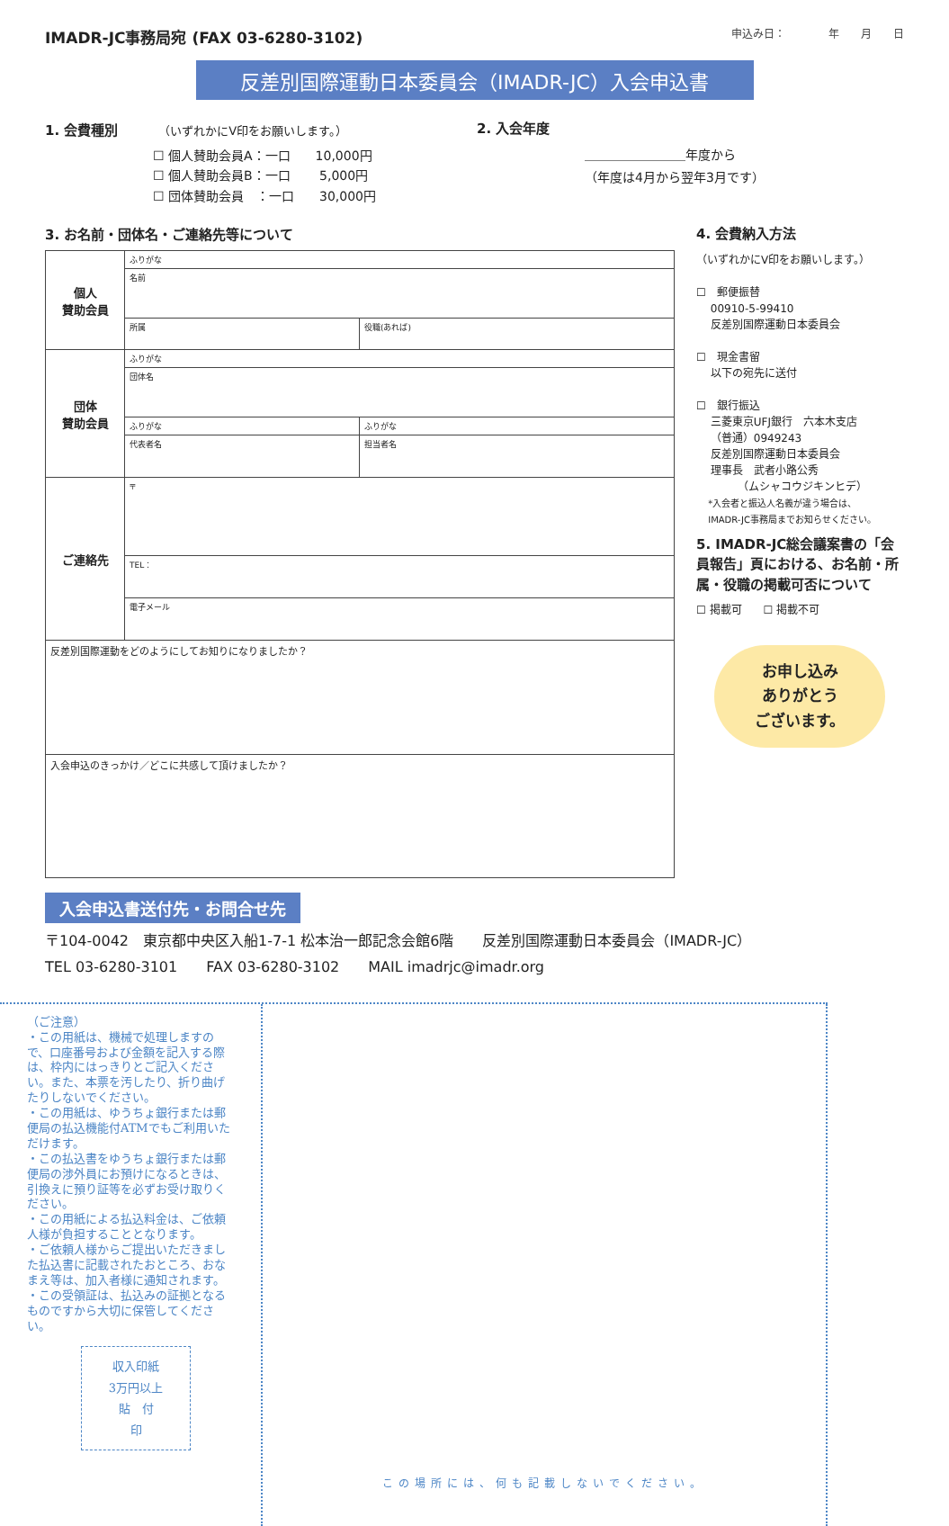IMADR-JC事務局宛 (FAX 03-6280-3102) 申込み日：　　　　年　　月　　日
反差別国際運動日本委員会（IMADR-JC）入会申込書
1. 会費種別　　　（いずれかにV印をお願いします。）
☐ 個人賛助会員A：一口　　10,000円
☐ 個人賛助会員B：一口　　 5,000円
☐ 団体賛助会員　：一口　　30,000円
2. 入会年度
＿＿＿＿＿＿＿＿年度から
（年度は4月から翌年3月です）
3. お名前・団体名・ご連絡先等について
| 個人 賛助会員 | ふりがな | |
| | 名前 | |
| | 所属 | 役職(あれば) |
| 団体 賛助会員 | ふりがな | |
| | 団体名 | |
| | ふりがな | ふりがな |
| | 代表者名 | 担当者名 |
| ご連絡先 | 〒 | |
| | TEL： | |
| | 電子メール | |
| 反差別国際運動をどのようにしてお知りになりましたか？ | | |
| 入会申込のきっかけ／どこに共感して頂けましたか？ | | |
4. 会費納入方法
（いずれかにV印をお願いします。）
☐　郵便振替
　 00910-5-99410
　 反差別国際運動日本委員会
☐　現金書留
　 以下の宛先に送付
☐　銀行振込
　 三菱東京UFJ銀行　六本木支店
　 （普通）0949243
　 反差別国際運動日本委員会
　 理事長　武者小路公秀
　 　　　（ムシャコウジキンヒデ）
　 *入会者と振込人名義が違う場合は、
　 IMADR-JC事務局までお知らせください。
5. IMADR-JC総会議案書の「会員報告」頁における、お名前・所属・役職の掲載可否について
☐ 掲載可　　☐ 掲載不可
お申し込み
ありがとう
ございます。
入会申込書送付先・お問合せ先
〒104-0042　東京都中央区入船1-7-1 松本治一郎記念会館6階　　反差別国際運動日本委員会（IMADR-JC）
TEL 03-6280-3101　　FAX 03-6280-3102　　MAIL imadrjc@imadr.org
（ご注意）
・この用紙は、機械で処理しますので、口座番号および金額を記入する際は、枠内にはっきりとご記入ください。また、本票を汚したり、折り曲げたりしないでください。
・この用紙は、ゆうちょ銀行または郵便局の払込機能付ATMでもご利用いただけます。
・この払込書をゆうちょ銀行または郵便局の渉外員にお預けになるときは、引換えに預り証等を必ずお受け取りください。
・この用紙による払込料金は、ご依頼人様が負担することとなります。
・ご依頼人様からご提出いただきました払込書に記載されたおところ、おなまえ等は、加入者様に通知されます。
・この受領証は、払込みの証拠となるものですから大切に保管してください。
収入印紙
3万円以上
貼　付
印
この場所には、何も記載しないでください。